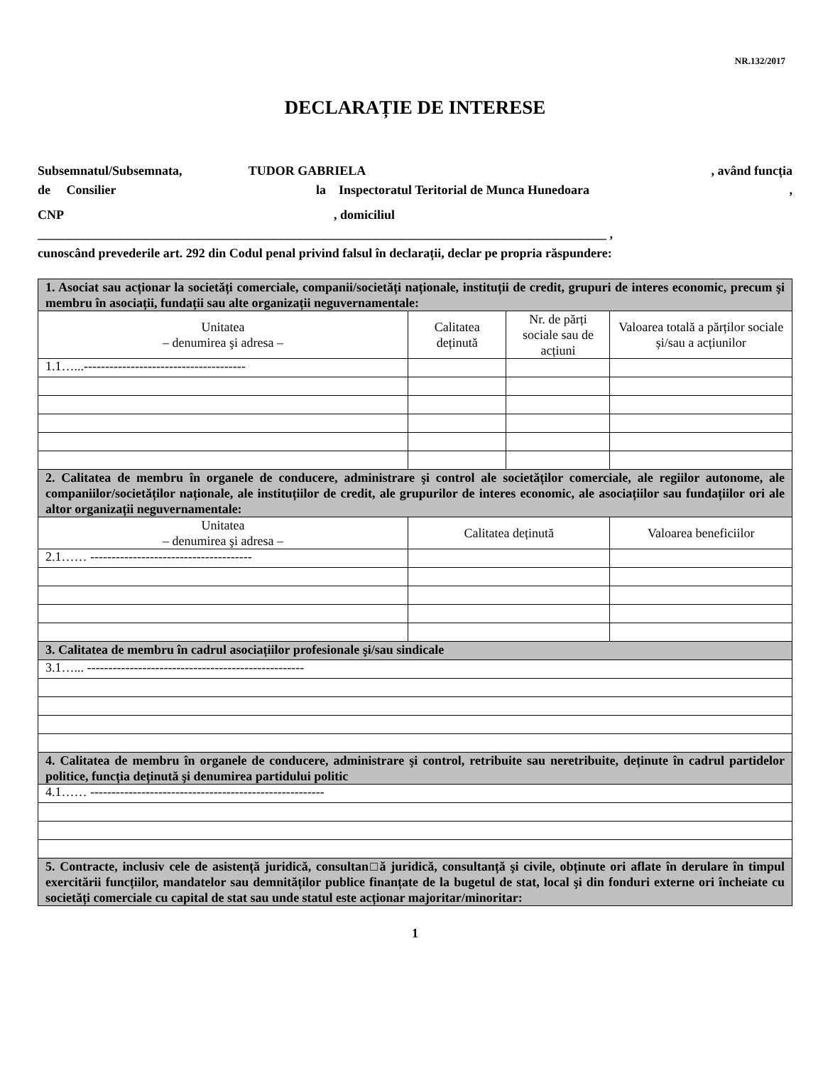NR.132/2017
DECLARAȚIE DE INTERESE
Subsemnatul/Subsemnata, TUDOR GABRIELA , având funcția
de Consilier la Inspectoratul Teritorial de Munca Hunedoara,
CNP, domiciliul
_________________________________________________________________________________________ ,
cunoscând prevederile art. 292 din Codul penal privind falsul în declarații, declar pe propria răspundere:
| 1. Asociat sau acționar la societăți comerciale, companii/societăți naționale, instituții de credit, grupuri de interes economic, precum şi membru în asociații, fundații sau alte organizații neguvernamentale: | | | |
| Unitatea – denumirea şi adresa – | Calitatea deținută | Nr. de părți sociale sau de acțiuni | Valoarea totală a părților sociale și/sau a acțiunilor |
| 1.1…...-------------------------------------- | | | |
| 2. Calitatea de membru în organele de conducere, administrare şi control ale societăților comerciale, ale regiilor autonome, ale companiilor/societăților naționale, ale instituțiilor de credit, ale grupurilor de interes economic, ale asociațiilor sau fundațiilor ori ale altor organizații neguvernamentale: | | | |
| Unitatea – denumirea şi adresa – | Calitatea deținută | | Valoarea beneficiilor |
| 2.1…… -------------------------------------- | | | |
| 3. Calitatea de membru în cadrul asociațiilor profesionale şi/sau sindicale | | | |
| 3.1…... --------------------------------------------------- | | | |
| 4. Calitatea de membru în organele de conducere, administrare şi control, retribuite sau neretribuite, deținute în cadrul partidelor politice, funcția deținută şi denumirea partidului politic | | | |
| 4.1…… ------------------------------------------------------- | | | |
| 5. Contracte, inclusiv cele de asistență juridică, consultan□ă juridică, consultanță şi civile, obținute ori aflate în derulare în timpul exercitării funcțiilor, mandatelor sau demnităților publice finanțate de la bugetul de stat, local şi din fonduri externe ori încheiate cu societăți comerciale cu capital de stat sau unde statul este acționar majoritar/minoritar: | | | |
1